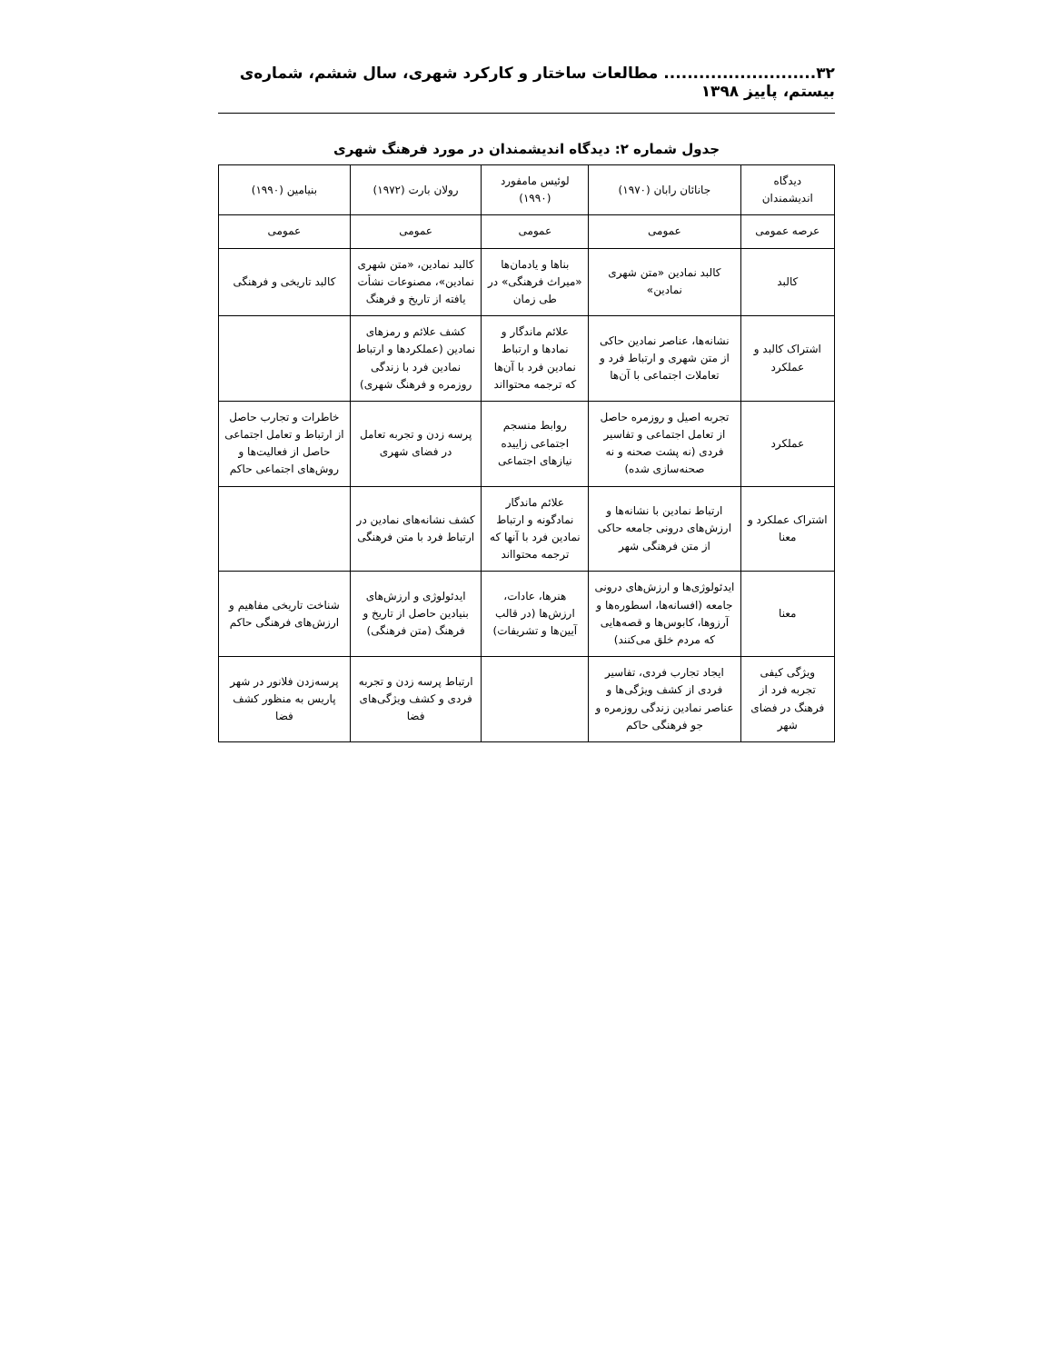۳۲.......................... مطالعات ساختار و کارکرد شهری، سال ششم، شماره‌ی بیستم، پاییز ۱۳۹۸
جدول شماره ۲: دیدگاه اندیشمندان در مورد فرهنگ شهری
| دیدگاه اندیشمندان | جانائان رابان (۱۹۷۰) | لوئیس مامفورد (۱۹۹۰) | رولان بارت (۱۹۷۲) | بنیامین (۱۹۹۰) |
| --- | --- | --- | --- | --- |
| عرصه عمومی | عمومی | عمومی | عمومی | عمومی |
| کالبد | کالبد نمادین «متن شهری نمادین» | بناها و یادمان‌ها «میراث فرهنگی» در طی زمان | کالبد نمادین، «متن شهری نمادین»، مصنوعات نشأت یافته از تاریخ و فرهنگ | کالبد تاریخی و فرهنگی |
| اشتراک کالبد و عملکرد | نشانه‌ها، عناصر نمادین حاکی از متن شهری و ارتباط فرد و تعاملات اجتماعی با آن‌ها | علائم ماندگار و نمادها و ارتباط نمادین فرد با آن‌ها که ترجمه محتوااند | کشف علائم و رمزهای نمادین (عملکردها و ارتباط نمادین فرد با زندگی روزمره و فرهنگ شهری) | |
| عملکرد | تجربه اصیل و روزمره حاصل از تعامل اجتماعی و تفاسیر فردی (نه پشت صحنه و نه صحنه‌سازی شده) | روابط منسجم اجتماعی زاییده نیازهای اجتماعی | پرسه زدن و تجربه تعامل در فضای شهری | خاطرات و تجارب حاصل از ارتباط و تعامل اجتماعی حاصل از فعالیت‌ها و روش‌های اجتماعی حاکم |
| اشتراک عملکرد و معنا | ارتباط نمادین با نشانه‌ها و ارزش‌های درونی جامعه حاکی از متن فرهنگی شهر | علائم ماندگار نمادگونه و ارتباط نمادین فرد با آنها که ترجمه محتوااند | کشف نشانه‌های نمادین در ارتباط فرد با متن فرهنگی | |
| معنا | ایدئولوژی‌ها و ارزش‌های درونی جامعه (افسانه‌ها، اسطوره‌ها و آرزوها، کابوس‌ها و قصه‌هایی که مردم خلق می‌کنند) | هنرها، عادات، ارزش‌ها (در قالب آیین‌ها و تشریفات) | ایدئولوژی و ارزش‌های بنیادین حاصل از تاریخ و فرهنگ (متن فرهنگی) | شناخت تاریخی مفاهیم و ارزش‌های فرهنگی حاکم |
| ویژگی کیفی تجربه فرد از فرهنگ در فضای شهر | ایجاد تجارب فردی، تفاسیر فردی از کشف ویژگی‌ها و عناصر نمادین زندگی روزمره و جو فرهنگی حاکم | | ارتباط پرسه زدن و تجربه فردی و کشف ویژگی‌های فضا | پرسه‌زدن فلانور در شهر پاریس به منظور کشف فضا |